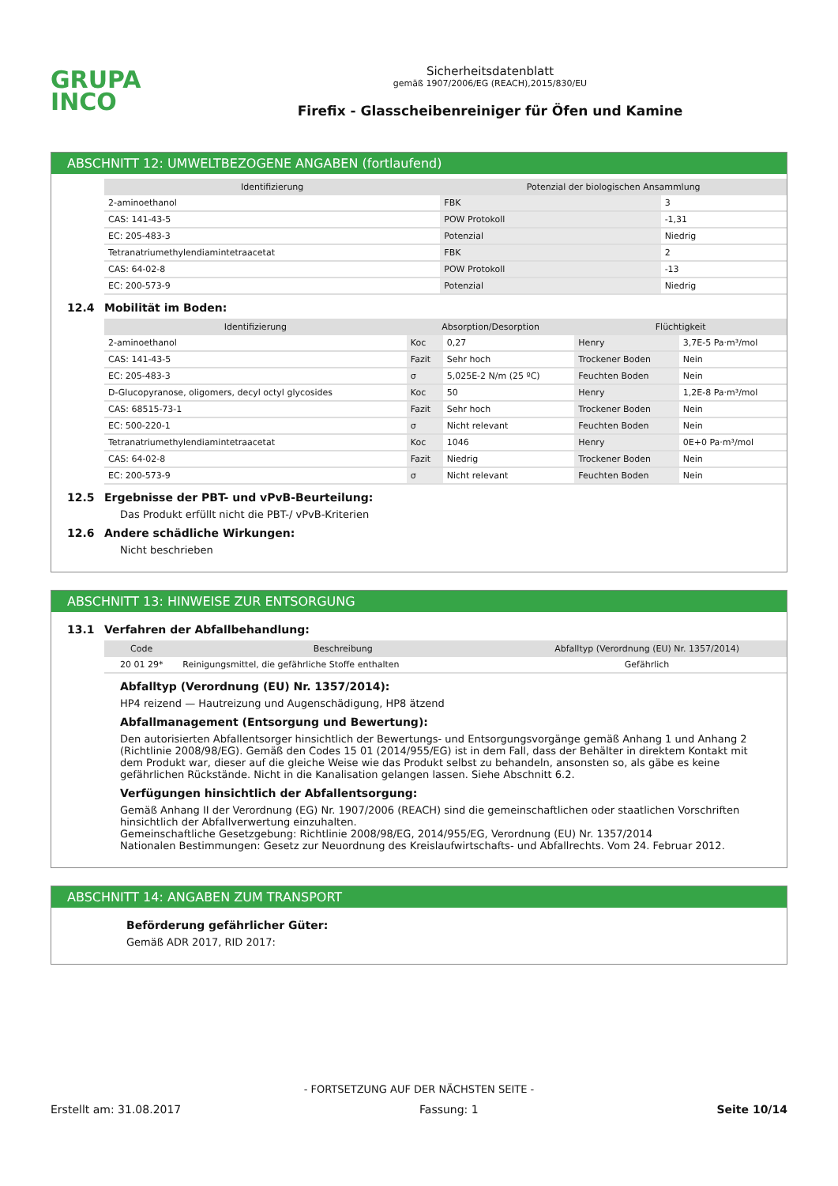GRUPA
INCO
Sicherheitsdatenblatt
gemäß 1907/2006/EG (REACH),2015/830/EU
Firefix - Glasscheibenreiniger für Öfen und Kamine
ABSCHNITT 12: UMWELTBEZOGENE ANGABEN (fortlaufend)
| Identifizierung | Potenzial der biologischen Ansammlung | |
| --- | --- | --- |
| 2-aminoethanol | FBK | 3 |
| CAS: 141-43-5 | POW Protokoll | -1,31 |
| EC: 205-483-3 | Potenzial | Niedrig |
| Tetranatriumethylendiamintetraacetat | FBK | 2 |
| CAS: 64-02-8 | POW Protokoll | -13 |
| EC: 200-573-9 | Potenzial | Niedrig |
12.4 Mobilität im Boden:
| Identifizierung | Absorption/Desorption | | Flüchtigkeit | |
| --- | --- | --- | --- | --- |
| 2-aminoethanol | Koc | 0,27 | Henry | 3,7E-5 Pa·m³/mol |
| CAS: 141-43-5 | Fazit | Sehr hoch | Trockener Boden | Nein |
| EC: 205-483-3 | σ | 5,025E-2 N/m (25 ºC) | Feuchten Boden | Nein |
| D-Glucopyranose, oligomers, decyl octyl glycosides | Koc | 50 | Henry | 1,2E-8 Pa·m³/mol |
| CAS: 68515-73-1 | Fazit | Sehr hoch | Trockener Boden | Nein |
| EC: 500-220-1 | σ | Nicht relevant | Feuchten Boden | Nein |
| Tetranatriumethylendiamintetraacetat | Koc | 1046 | Henry | 0E+0 Pa·m³/mol |
| CAS: 64-02-8 | Fazit | Niedrig | Trockener Boden | Nein |
| EC: 200-573-9 | σ | Nicht relevant | Feuchten Boden | Nein |
12.5 Ergebnisse der PBT- und vPvB-Beurteilung:
Das Produkt erfüllt nicht die PBT-/ vPvB-Kriterien
12.6 Andere schädliche Wirkungen:
Nicht beschrieben
ABSCHNITT 13: HINWEISE ZUR ENTSORGUNG
13.1 Verfahren der Abfallbehandlung:
| Code | Beschreibung | Abfalltyp (Verordnung (EU) Nr. 1357/2014) |
| --- | --- | --- |
| 20 01 29* | Reinigungsmittel, die gefährliche Stoffe enthalten | Gefährlich |
Abfalltyp (Verordnung (EU) Nr. 1357/2014):
HP4 reizend — Hautreizung und Augenschädigung, HP8 ätzend
Abfallmanagement (Entsorgung und Bewertung):
Den autorisierten Abfallentsorger hinsichtlich der Bewertungs- und Entsorgungsvorgänge gemäß Anhang 1 und Anhang 2 (Richtlinie 2008/98/EG). Gemäß den Codes 15 01 (2014/955/EG) ist in dem Fall, dass der Behälter in direktem Kontakt mit dem Produkt war, dieser auf die gleiche Weise wie das Produkt selbst zu behandeln, ansonsten so, als gäbe es keine gefährlichen Rückstände. Nicht in die Kanalisation gelangen lassen. Siehe Abschnitt 6.2.
Verfügungen hinsichtlich der Abfallentsorgung:
Gemäß Anhang II der Verordnung (EG) Nr. 1907/2006 (REACH) sind die gemeinschaftlichen oder staatlichen Vorschriften hinsichtlich der Abfallverwertung einzuhalten.
Gemeinschaftliche Gesetzgebung: Richtlinie 2008/98/EG, 2014/955/EG, Verordnung (EU) Nr. 1357/2014
Nationalen Bestimmungen: Gesetz zur Neuordnung des Kreislaufwirtschafts- und Abfallrechts. Vom 24. Februar 2012.
ABSCHNITT 14: ANGABEN ZUM TRANSPORT
Beförderung gefährlicher Güter:
Gemäß ADR 2017, RID 2017:
- FORTSETZUNG AUF DER NÄCHSTEN SEITE -
Erstellt am: 31.08.2017 Fassung: 1 Seite 10/14